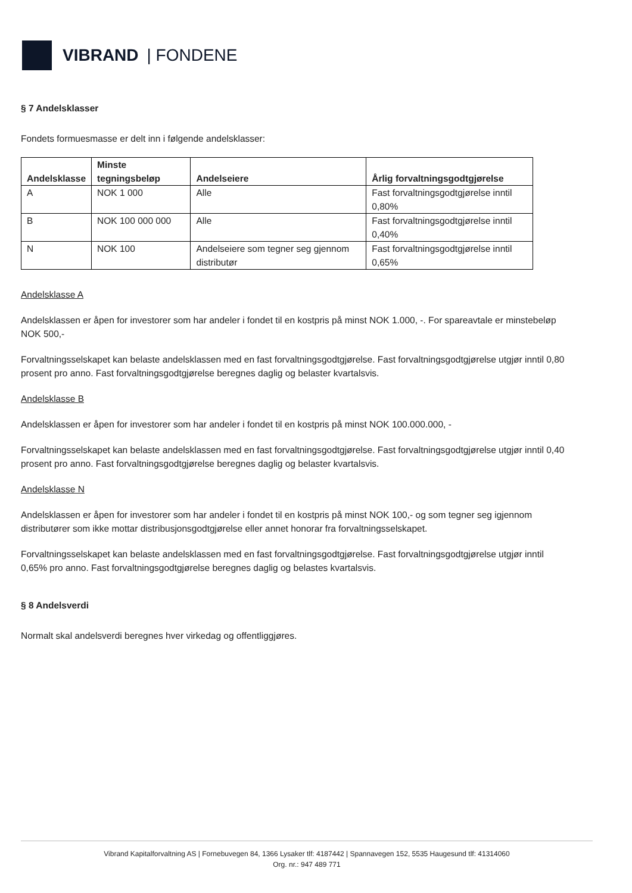VIBRAND | FONDENE
§ 7 Andelsklasser
Fondets formuesmasse er delt inn i følgende andelsklasser:
| Andelsklasse | Minste tegningsbeløp | Andelseiere | Årlig forvaltningsgodtgjørelse |
| --- | --- | --- | --- |
| A | NOK 1 000 | Alle | Fast forvaltningsgodtgjørelse inntil 0,80% |
| B | NOK 100 000 000 | Alle | Fast forvaltningsgodtgjørelse inntil 0,40% |
| N | NOK 100 | Andelseiere som tegner seg gjennom distributør | Fast forvaltningsgodtgjørelse inntil 0,65% |
Andelsklasse A
Andelsklassen er åpen for investorer som har andeler i fondet til en kostpris på minst NOK 1.000, -. For spareavtale er minstebeløp NOK 500,-
Forvaltningsselskapet kan belaste andelsklassen med en fast forvaltningsgodtgjørelse. Fast forvaltningsgodtgjørelse utgjør inntil 0,80 prosent pro anno. Fast forvaltningsgodtgjørelse beregnes daglig og belaster kvartalsvis.
Andelsklasse B
Andelsklassen er åpen for investorer som har andeler i fondet til en kostpris på minst NOK 100.000.000, -
Forvaltningsselskapet kan belaste andelsklassen med en fast forvaltningsgodtgjørelse. Fast forvaltningsgodtgjørelse utgjør inntil 0,40 prosent pro anno. Fast forvaltningsgodtgjørelse beregnes daglig og belaster kvartalsvis.
Andelsklasse N
Andelsklassen er åpen for investorer som har andeler i fondet til en kostpris på minst NOK 100,- og som tegner seg igjennom distributører som ikke mottar distribusjonsgodtgjørelse eller annet honorar fra forvaltningsselskapet.
Forvaltningsselskapet kan belaste andelsklassen med en fast forvaltningsgodtgjørelse. Fast forvaltningsgodtgjørelse utgjør inntil 0,65% pro anno. Fast forvaltningsgodtgjørelse beregnes daglig og belastes kvartalsvis.
§ 8 Andelsverdi
Normalt skal andelsverdi beregnes hver virkedag og offentliggjøres.
Vibrand Kapitalforvaltning AS | Fornebuvegen 84, 1366 Lysaker tlf: 4187442 | Spannavegen 152, 5535 Haugesund tlf: 41314060
Org. nr.: 947 489 771